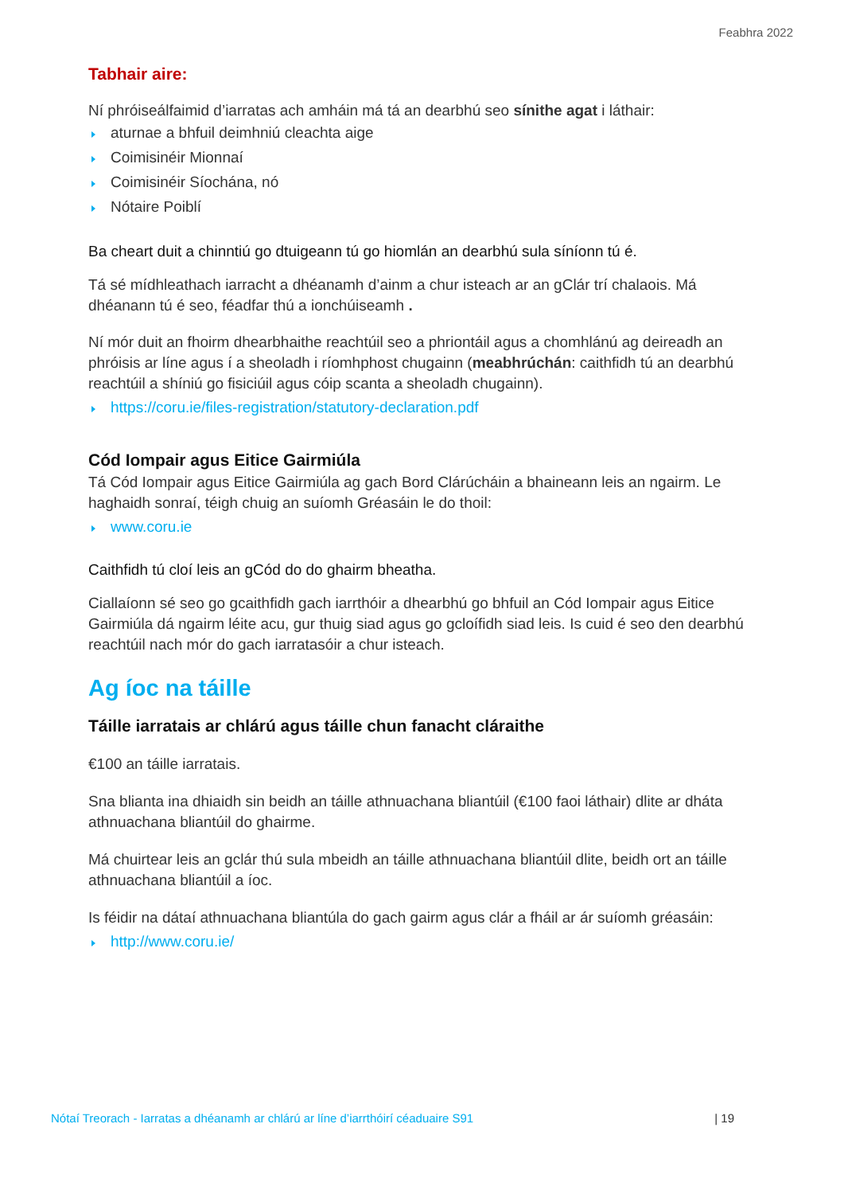Feabhra 2022
Tabhair aire:
Ní phróiseálfaimid d’iarratas ach amháin má tá an dearbhú seo sínithe agat i láthair:
aturnae a bhfuil deimhniú cleachta aige
Coimisinéir Mionnaí
Coimisinéir Síochána, nó
Nótaire Poiblí
Ba cheart duit a chinntiú go dtuigeann tú go hiomlán an dearbhú sula síníonn tú é.
Tá sé mídhleathach iarracht a dhéanamh d’ainm a chur isteach ar an gClár trí chalaois. Má dhéanann tú é seo, féadfar thú a ionchúiseamh .
Ní mór duit an fhoirm dhearbhaithe reachtúil seo a phriontáil agus a chomhlánú ag deireadh an phróisis ar líne agus í a sheoladh i ríomhphost chugainn (meabhrúchán: caithfidh tú an dearbhú reachtúil a shíniú go fisiciúil agus cóip scanta a sheoladh chugainn).
https://coru.ie/files-registration/statutory-declaration.pdf
Cód Iompair agus Eitice Gairmiúla
Tá Cód Iompair agus Eitice Gairmiúla ag gach Bord Clárúcháin a bhaineann leis an ngairm. Le haghaidh sonraí, téigh chuig an suíomh Gréasáin le do thoil:
www.coru.ie
Caithfidh tú cloí leis an gCód do do ghairm bheatha.
Ciallaíonn sé seo go gcaithfidh gach iarrthóir a dhearbhú go bhfuil an Cód Iompair agus Eitice Gairmiúla dá ngairm léite acu, gur thuig siad agus go gcloífidh siad leis. Is cuid é seo den dearbhú reachtúil nach mór do gach iarratasóir a chur isteach.
Ag íoc na táille
Táille iarratais ar chlárú agus táille chun fanacht cláraithe
€100 an táille iarratais.
Sna blianta ina dhiaidh sin beidh an táille athnuachana bliantúil (€100 faoi láthair) dlite ar dháta athnuachana bliantúil do ghairme.
Má chuirtear leis an gclár thú sula mbeidh an táille athnuachana bliantúil dlite, beidh ort an táille athnuachana bliantúil a íoc.
Is féidir na dátaí athnuachana bliantúla do gach gairm agus clár a fháil ar ár suíomh gréasáin:
http://www.coru.ie/
Nótaí Treorach - Iarratas a dhéanamh ar chlárú ar líne d’iarrthóirí céaduaire S91 | 19